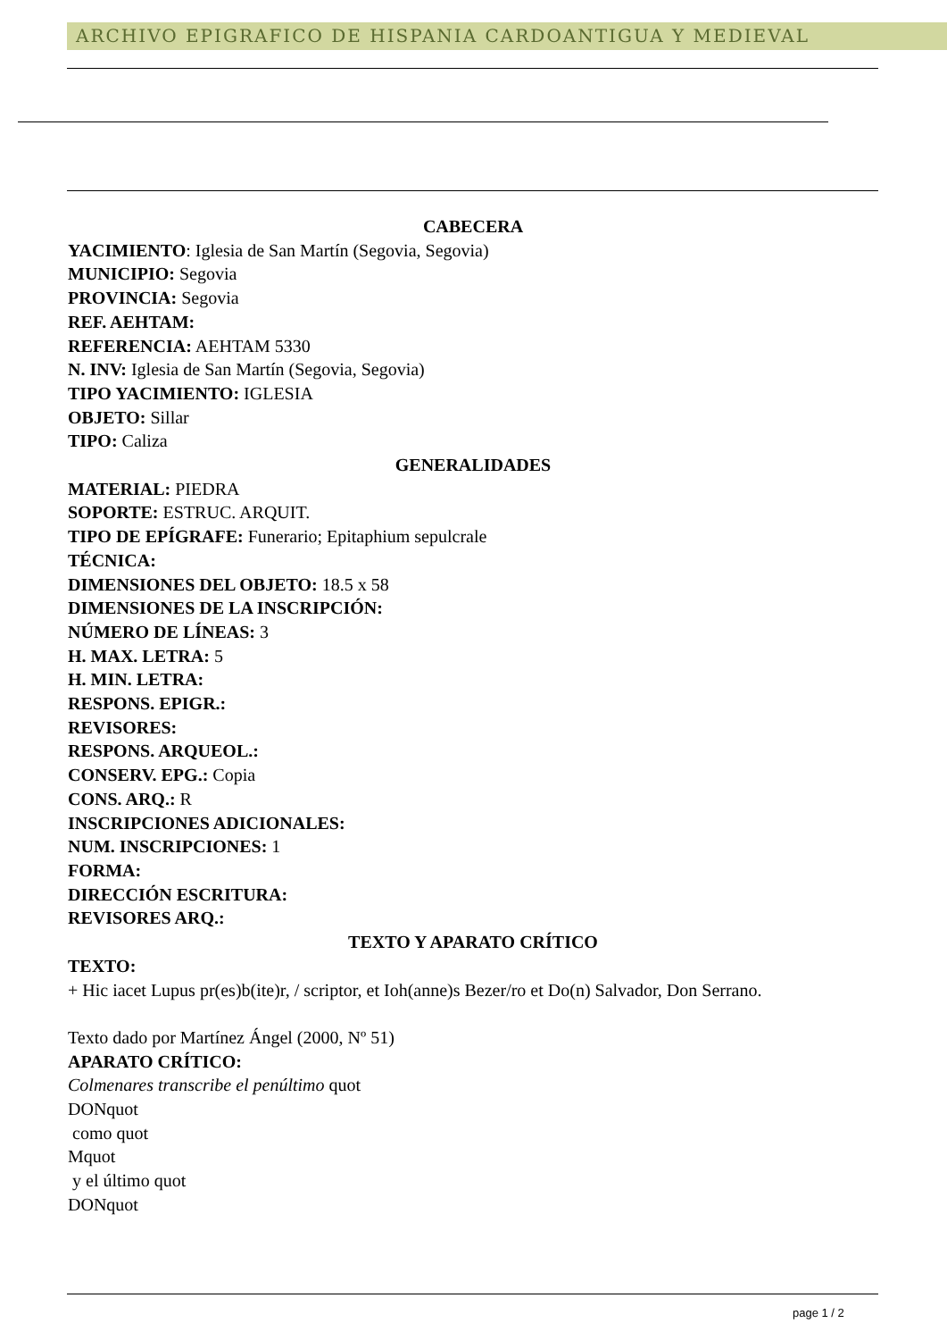ARCHIVO EPIGRAFICO DE HISPANIA CARDOANTIGUA Y MEDIEVAL
CABECERA
YACIMIENTO: Iglesia de San Martín (Segovia, Segovia)
MUNICIPIO: Segovia
PROVINCIA: Segovia
REF. AEHTAM:
REFERENCIA: AEHTAM 5330
N. INV: Iglesia de San Martín (Segovia, Segovia)
TIPO YACIMIENTO: IGLESIA
OBJETO: Sillar
TIPO: Caliza
GENERALIDADES
MATERIAL: PIEDRA
SOPORTE: ESTRUC. ARQUIT.
TIPO DE EPÍGRAFE: Funerario; Epitaphium sepulcrale
TÉCNICA:
DIMENSIONES DEL OBJETO: 18.5 x 58
DIMENSIONES DE LA INSCRIPCIÓN:
NÚMERO DE LÍNEAS: 3
H. MAX. LETRA: 5
H. MIN. LETRA:
RESPONS. EPIGR.:
REVISORES:
RESPONS. ARQUEOL.:
CONSERV. EPG.: Copia
CONS. ARQ.: R
INSCRIPCIONES ADICIONALES:
NUM. INSCRIPCIONES: 1
FORMA:
DIRECCIÓN ESCRITURA:
REVISORES ARQ.:
TEXTO Y APARATO CRÍTICO
TEXTO:
+ Hic iacet Lupus pr(es)b(ite)r, / scriptor, et Ioh(anne)s Bezer/ro et Do(n) Salvador, Don Serrano.
Texto dado por Martínez Ángel (2000, Nº 51)
APARATO CRÍTICO:
Colmenares transcribe el penúltimo quot
DONquot
como quot
Mquot
y el último quot
DONquot
page 1 / 2